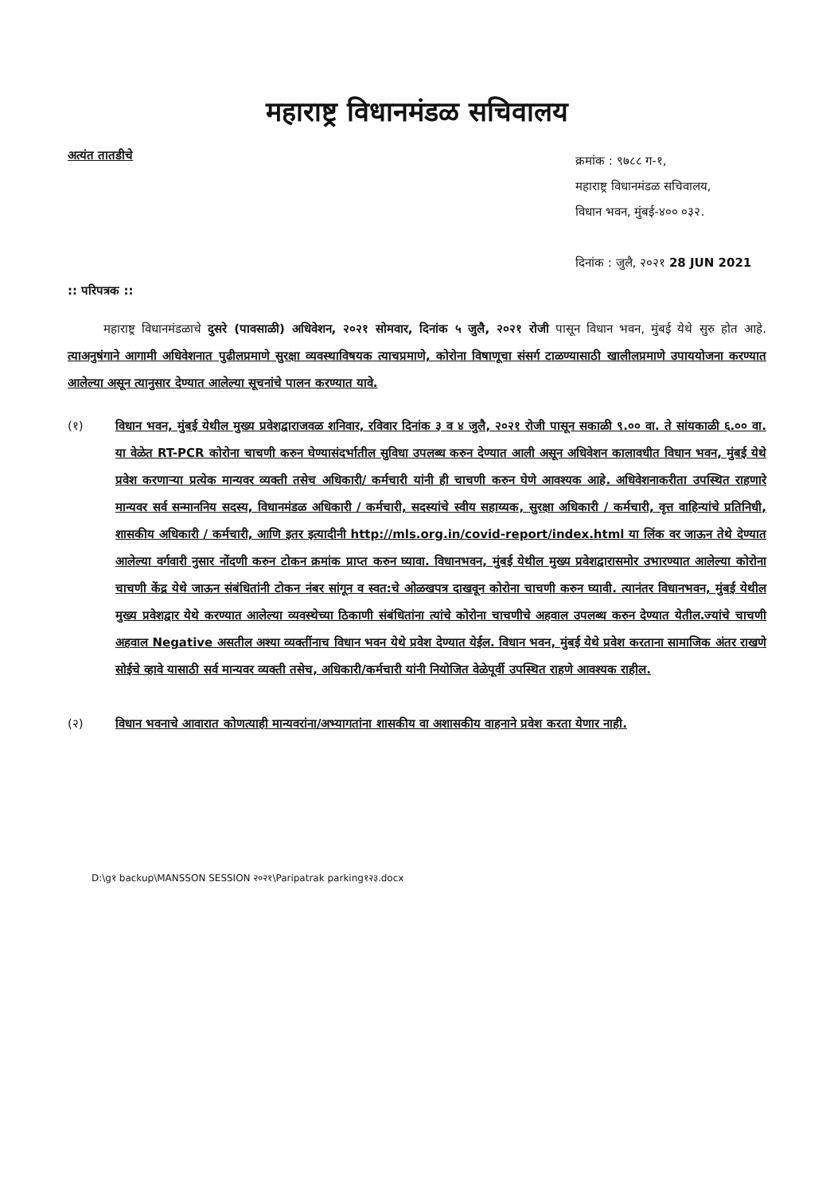महाराष्ट्र विधानमंडळ सचिवालय
अत्यंत तातडीचे
क्रमांक : ९७८८ ग-१,
महाराष्ट्र विधानमंडळ सचिवालय,
विधान भवन, मुंबई-४०० ०३२.
दिनांक : जुलै, २०२१ 28 JUN 2021
:: परिपत्रक ::
   महाराष्ट्र विधानमंडळाचे दुसरे (पावसाळी) अधिवेशन, २०२१ सोमवार, दिनांक ५ जुलै, २०२१ रोजी पासून विधान भवन, मुंबई येथे सुरु होत आहे. त्याअनुषंगाने आगामी अधिवेशनात पुढीलप्रमाणे सुरक्षा व्यवस्थाविषयक त्याचप्रमाणे, कोरोना विषाणूचा संसर्ग टाळण्यासाठी खालीलप्रमाणे उपाययोजना करण्यात आलेल्या असून त्यानुसार देण्यात आलेल्या सूचनांचे पालन करण्यात यावे.
(१) विधान भवन, मुंबई येथील मुख्य प्रवेशद्वाराजवळ शनिवार, रविवार दिनांक ३ व ४ जुलै, २०२१ रोजी पासून सकाळी ९.०० वा. ते सांयकाळी ६.०० वा. या वेळेत RT-PCR कोरोना चाचणी करुन घेण्यासंदर्भातील सुविधा उपलब्ध करुन देण्यात आली असून अधिवेशन कालावधीत विधान भवन, मुंबई येथे प्रवेश करणाऱ्या प्रत्येक मान्यवर व्यक्ती तसेच अधिकारी/ कर्मचारी यांनी ही चाचणी करुन घेणे आवश्यक आहे. अधिवेशनाकरीता उपस्थित राहणारे मान्यवर सर्व सन्माननिय सदस्य, विधानमंडळ अधिकारी / कर्मचारी, सदस्यांचे स्वीय सहाय्यक, सुरक्षा अधिकारी / कर्मचारी, वृत्त वाहिन्यांचे प्रतिनिधी, शासकीय अधिकारी / कर्मचारी, आणि इतर इत्यादीनी http://mls.org.in/covid-report/index.html या लिंक वर जाऊन तेथे देण्यात आलेल्या वर्गवारी नुसार नोंदणी करुन टोकन क्रमांक प्राप्त करुन घ्यावा. विधानभवन, मुंबई येथील मुख्य प्रवेशद्वारासमोर उभारण्यात आलेल्या कोरोना चाचणी केंद्र येथे जाऊन संबंधितांनी टोकन नंबर सांगून व स्वत:चे ओळखपत्र दाखवून कोरोना चाचणी करुन घ्यावी. त्यानंतर विधानभवन, मुंबई येथील मुख्य प्रवेशद्वार येथे करण्यात आलेल्या व्यवस्थेच्या ठिकाणी संबंधितांना त्यांचे कोरोना चाचणीचे अहवाल उपलब्ध करुन देण्यात येतील.ज्यांचे चाचणी अहवाल Negative असतील अश्या व्यक्तींनाच विधान भवन येथे प्रवेश देण्यात येईल. विधान भवन, मुंबई येथे प्रवेश करताना सामाजिक अंतर राखणे सोईचे व्हावे यासाठी सर्व मान्यवर व्यक्ती तसेच, अधिकारी/कर्मचारी यांनी नियोजित वेळेपूर्वी उपस्थित राहणे आवश्यक राहील.
(२) विधान भवनाचे आवारात कोणत्याही मान्यवरांना/अभ्यागतांना शासकीय वा अशासकीय वाहनाने प्रवेश करता येणार नाही.
D:\g१ backup\MANSSON SESSION २०२१\Paripatrak parking१२३.docx